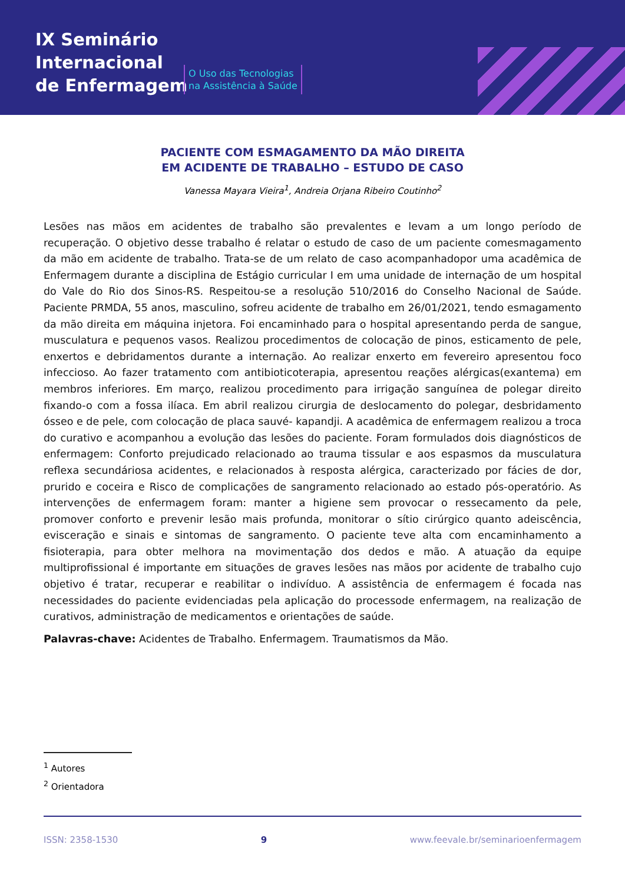IX Seminário
Internacional
de Enfermagem
O Uso das Tecnologias
na Assistência à Saúde
PACIENTE COM ESMAGAMENTO DA MÃO DIREITA
EM ACIDENTE DE TRABALHO – ESTUDO DE CASO
Vanessa Mayara Vieira<sup>1</sup>, Andreia Orjana Ribeiro Coutinho<sup>2</sup>
Lesões nas mãos em acidentes de trabalho são prevalentes e levam a um longo período de recuperação. O objetivo desse trabalho é relatar o estudo de caso de um paciente comesmagamento da mão em acidente de trabalho. Trata-se de um relato de caso acompanhadopor uma acadêmica de Enfermagem durante a disciplina de Estágio curricular I em uma unidade de internação de um hospital do Vale do Rio dos Sinos-RS. Respeitou-se a resolução 510/2016 do Conselho Nacional de Saúde. Paciente PRMDA, 55 anos, masculino, sofreu acidente de trabalho em 26/01/2021, tendo esmagamento da mão direita em máquina injetora. Foi encaminhado para o hospital apresentando perda de sangue, musculatura e pequenos vasos. Realizou procedimentos de colocação de pinos, esticamento de pele, enxertos e debridamentos durante a internação. Ao realizar enxerto em fevereiro apresentou foco infeccioso. Ao fazer tratamento com antibioticoterapia, apresentou reações alérgicas(exantema) em membros inferiores. Em março, realizou procedimento para irrigação sanguínea de polegar direito fixando-o com a fossa ilíaca. Em abril realizou cirurgia de deslocamento do polegar, desbridamento ósseo e de pele, com colocação de placa sauvé- kapandji. A acadêmica de enfermagem realizou a troca do curativo e acompanhou a evolução das lesões do paciente. Foram formulados dois diagnósticos de enfermagem: Conforto prejudicado relacionado ao trauma tissular e aos espasmos da musculatura reflexa secundáriosa acidentes, e relacionados à resposta alérgica, caracterizado por fácies de dor, prurido e coceira e Risco de complicações de sangramento relacionado ao estado pós-operatório. As intervenções de enfermagem foram: manter a higiene sem provocar o ressecamento da pele, promover conforto e prevenir lesão mais profunda, monitorar o sítio cirúrgico quanto adeiscência, evisceração e sinais e sintomas de sangramento. O paciente teve alta com encaminhamento a fisioterapia, para obter melhora na movimentação dos dedos e mão. A atuação da equipe multiprofissional é importante em situações de graves lesões nas mãos por acidente de trabalho cujo objetivo é tratar, recuperar e reabilitar o indivíduo. A assistência de enfermagem é focada nas necessidades do paciente evidenciadas pela aplicação do processode enfermagem, na realização de curativos, administração de medicamentos e orientações de saúde.
Palavras-chave: Acidentes de Trabalho. Enfermagem. Traumatismos da Mão.
<sup>1</sup> Autores
<sup>2</sup> Orientadora
ISSN: 2358-1530 9 www.feevale.br/seminarioenfermagem